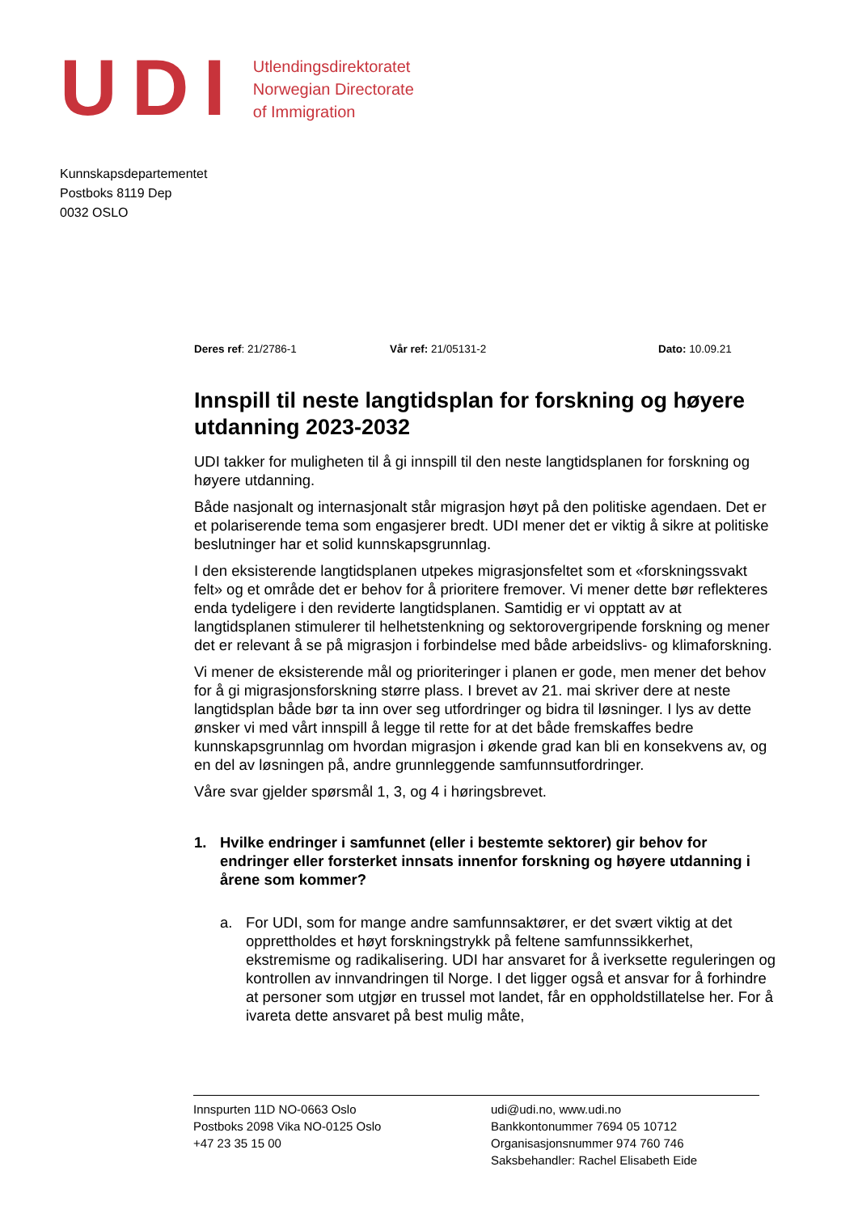UDI
Utlendingsdirektoratet
Norwegian Directorate
of Immigration
Kunnskapsdepartementet
Postboks 8119 Dep
0032 OSLO
Deres ref: 21/2786-1 Vår ref: 21/05131-2 Dato: 10.09.21
Innspill til neste langtidsplan for forskning og høyere utdanning 2023-2032
UDI takker for muligheten til å gi innspill til den neste langtidsplanen for forskning og høyere utdanning.
Både nasjonalt og internasjonalt står migrasjon høyt på den politiske agendaen. Det er et polariserende tema som engasjerer bredt. UDI mener det er viktig å sikre at politiske beslutninger har et solid kunnskapsgrunnlag.
I den eksisterende langtidsplanen utpekes migrasjonsfeltet som et «forskningssvakt felt» og et område det er behov for å prioritere fremover. Vi mener dette bør reflekteres enda tydeligere i den reviderte langtidsplanen. Samtidig er vi opptatt av at langtidsplanen stimulerer til helhetstenkning og sektorovergripende forskning og mener det er relevant å se på migrasjon i forbindelse med både arbeidslivs- og klimaforskning.
Vi mener de eksisterende mål og prioriteringer i planen er gode, men mener det behov for å gi migrasjonsforskning større plass. I brevet av 21. mai skriver dere at neste langtidsplan både bør ta inn over seg utfordringer og bidra til løsninger. I lys av dette ønsker vi med vårt innspill å legge til rette for at det både fremskaffes bedre kunnskapsgrunnlag om hvordan migrasjon i økende grad kan bli en konsekvens av, og en del av løsningen på, andre grunnleggende samfunnsutfordringer.
Våre svar gjelder spørsmål 1, 3, og 4 i høringsbrevet.
1. Hvilke endringer i samfunnet (eller i bestemte sektorer) gir behov for endringer eller forsterket innsats innenfor forskning og høyere utdanning i årene som kommer?
a. For UDI, som for mange andre samfunnsaktører, er det svært viktig at det opprettholdes et høyt forskningstrykk på feltene samfunnssikkerhet, ekstremisme og radikalisering. UDI har ansvaret for å iverksette reguleringen og kontrollen av innvandringen til Norge. I det ligger også et ansvar for å forhindre at personer som utgjør en trussel mot landet, får en oppholdstillatelse her. For å ivareta dette ansvaret på best mulig måte,
Innspurten 11D NO-0663 Oslo
Postboks 2098 Vika NO-0125 Oslo
+47 23 35 15 00
udi@udi.no, www.udi.no
Bankkontonummer 7694 05 10712
Organisasjonsnummer 974 760 746
Saksbehandler: Rachel Elisabeth Eide